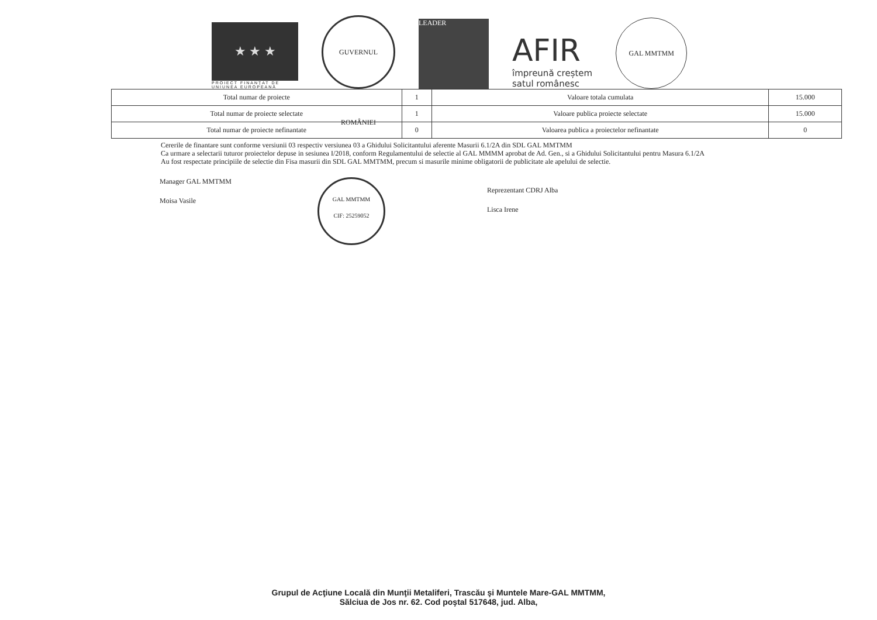★ ★ ★
PROIECT FINANȚAT DE
UNIUNEA EUROPEANĂ
GUVERNUL ROMÂNIEI
LEADER
AFIR
împreună creștem
satul românesc
GAL MMTMM
| Total numar de proiecte | 1 | Valoare totala cumulata | 15.000 |
| Total numar de proiecte selectate | 1 | Valoare publica proiecte selectate | 15.000 |
| Total numar de proiecte nefinantate | 0 | Valoarea publica a proiectelor nefinantate | 0 |
Cererile de finantare sunt conforme versiunii 03 respectiv versiunea 03 a Ghidului Solicitantului aferente Masurii 6.1/2A din SDL GAL MMTMM
Ca urmare a selectarii tuturor proiectelor depuse in sesiunea I/2018, conform Regulamentului de selectie al GAL MMMM aprobat de Ad. Gen., si a Ghidului Solicitantului pentru Masura 6.1/2A
Au fost respectate principiile de selectie din Fisa masurii din SDL GAL MMTMM, precum si masurile minime obligatorii de publicitate ale apelului de selectie.
Manager GAL MMTMM
Moisa Vasile
GAL MMTMM
CIF: 25259052
Reprezentant CDRJ Alba
Lisca Irene
Grupul de Acţiune Locală din Munţii Metaliferi, Trascău şi Muntele Mare-GAL MMTMM,
Sălciua de Jos nr. 62. Cod poştal 517648, jud. Alba,